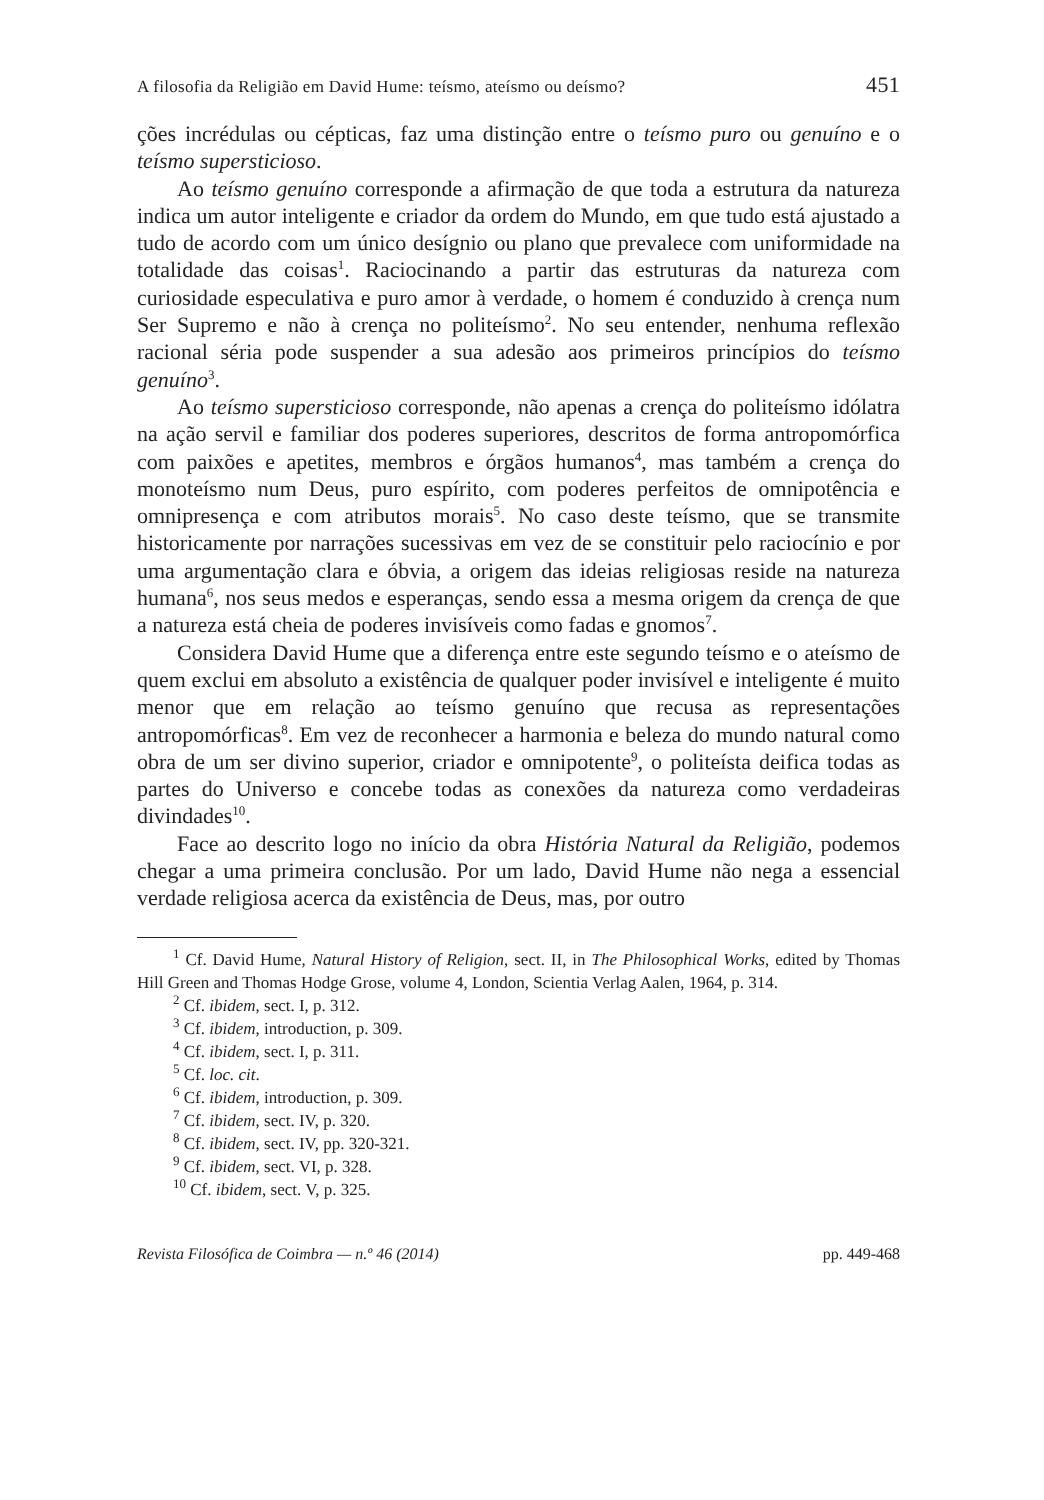A filosofia da Religião em David Hume: teísmo, ateísmo ou deísmo? 451
ções incrédulas ou cépticas, faz uma distinção entre o teísmo puro ou genuíno e o teísmo supersticioso.
Ao teísmo genuíno corresponde a afirmação de que toda a estrutura da natureza indica um autor inteligente e criador da ordem do Mundo, em que tudo está ajustado a tudo de acordo com um único desígnio ou plano que prevalece com uniformidade na totalidade das coisas<sup>1</sup>. Raciocinando a partir das estruturas da natureza com curiosidade especulativa e puro amor à verdade, o homem é conduzido à crença num Ser Supremo e não à crença no politeísmo<sup>2</sup>. No seu entender, nenhuma reflexão racional séria pode suspender a sua adesão aos primeiros princípios do teísmo genuíno<sup>3</sup>.
Ao teísmo supersticioso corresponde, não apenas a crença do politeísmo idólatra na ação servil e familiar dos poderes superiores, descritos de forma antropomórfica com paixões e apetites, membros e órgãos humanos<sup>4</sup>, mas também a crença do monoteísmo num Deus, puro espírito, com poderes perfeitos de omnipotência e omnipresença e com atributos morais<sup>5</sup>. No caso deste teísmo, que se transmite historicamente por narrações sucessivas em vez de se constituir pelo raciocínio e por uma argumentação clara e óbvia, a origem das ideias religiosas reside na natureza humana<sup>6</sup>, nos seus medos e esperanças, sendo essa a mesma origem da crença de que a natureza está cheia de poderes invisíveis como fadas e gnomos<sup>7</sup>.
Considera David Hume que a diferença entre este segundo teísmo e o ateísmo de quem exclui em absoluto a existência de qualquer poder invisível e inteligente é muito menor que em relação ao teísmo genuíno que recusa as representações antropomórficas<sup>8</sup>. Em vez de reconhecer a harmonia e beleza do mundo natural como obra de um ser divino superior, criador e omnipotente<sup>9</sup>, o politeísta deifica todas as partes do Universo e concebe todas as conexões da natureza como verdadeiras divindades<sup>10</sup>.
Face ao descrito logo no início da obra História Natural da Religião, podemos chegar a uma primeira conclusão. Por um lado, David Hume não nega a essencial verdade religiosa acerca da existência de Deus, mas, por outro
<sup>1</sup> Cf. David Hume, Natural History of Religion, sect. II, in The Philosophical Works, edited by Thomas Hill Green and Thomas Hodge Grose, volume 4, London, Scientia Verlag Aalen, 1964, p. 314.
<sup>2</sup> Cf. ibidem, sect. I, p. 312.
<sup>3</sup> Cf. ibidem, introduction, p. 309.
<sup>4</sup> Cf. ibidem, sect. I, p. 311.
<sup>5</sup> Cf. loc. cit.
<sup>6</sup> Cf. ibidem, introduction, p. 309.
<sup>7</sup> Cf. ibidem, sect. IV, p. 320.
<sup>8</sup> Cf. ibidem, sect. IV, pp. 320-321.
<sup>9</sup> Cf. ibidem, sect. VI, p. 328.
<sup>10</sup> Cf. ibidem, sect. V, p. 325.
Revista Filosófica de Coimbra — n.º 46 (2014) pp. 449-468